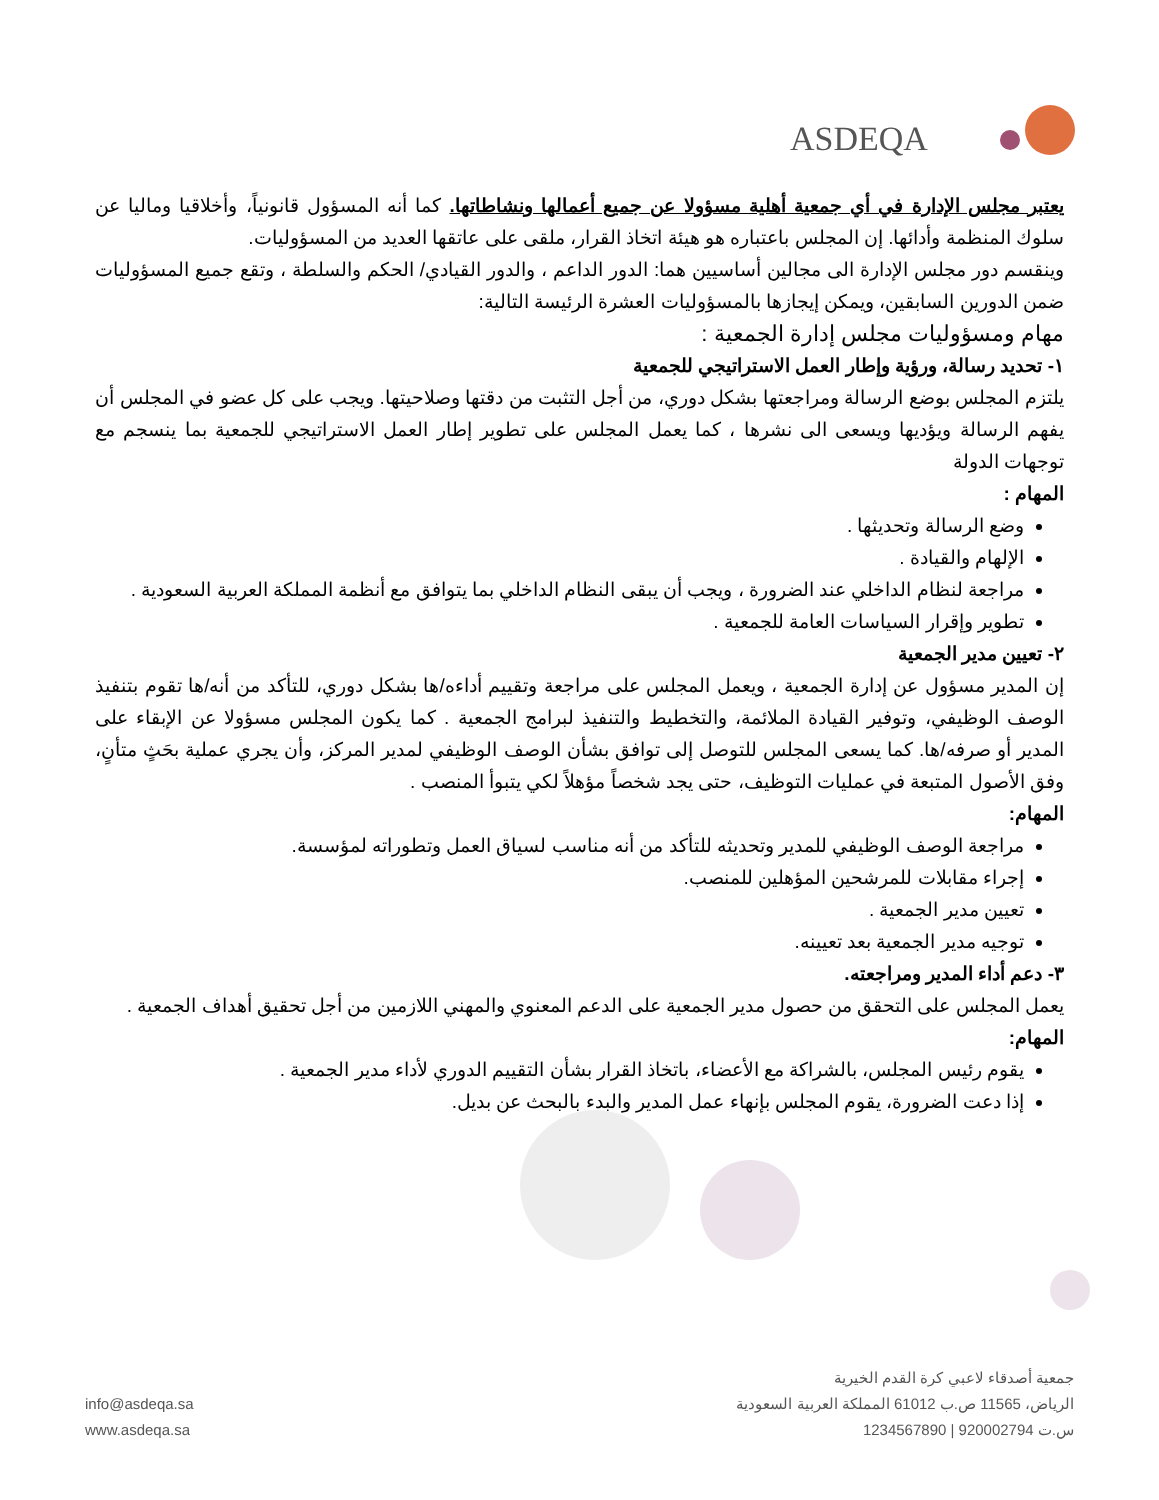ASDEQA
يعتبر مجلس الإدارة في أي جمعية أهلية مسؤولا عن جميع أعمالها ونشاطاتها. كما أنه المسؤول قانونياً، وأخلاقيا وماليا عن سلوك المنظمة وأدائها. إن المجلس باعتباره هو هيئة اتخاذ القرار، ملقى على عاتقها العديد من المسؤوليات.
وينقسم دور مجلس الإدارة الى مجالين أساسيين هما: الدور الداعم ، والدور القيادي/ الحكم والسلطة ، وتقع جميع المسؤوليات ضمن الدورين السابقين، ويمكن إيجازها بالمسؤوليات العشرة الرئيسة التالية:
مهام ومسؤوليات مجلس إدارة الجمعية :
١- تحديد رسالة، ورؤية وإطار العمل الاستراتيجي للجمعية
يلتزم المجلس بوضع الرسالة ومراجعتها بشكل دوري، من أجل التثبت من دقتها وصلاحيتها. ويجب على كل عضو في المجلس أن يفهم الرسالة ويؤديها ويسعى الى نشرها ، كما يعمل المجلس على تطوير إطار العمل الاستراتيجي للجمعية بما ينسجم مع توجهات الدولة
المهام :
وضع الرسالة وتحديثها .
الإلهام والقيادة .
مراجعة لنظام الداخلي عند الضرورة ، ويجب أن يبقى النظام الداخلي بما يتوافق مع أنظمة المملكة العربية السعودية .
تطوير وإقرار السياسات العامة للجمعية .
٢- تعيين مدير الجمعية
إن المدير مسؤول عن إدارة الجمعية ، ويعمل المجلس على مراجعة وتقييم أداءه/ها بشكل دوري، للتأكد من أنه/ها تقوم بتنفيذ الوصف الوظيفي، وتوفير القيادة الملائمة، والتخطيط والتنفيذ لبرامج الجمعية . كما يكون المجلس مسؤولا عن الإبقاء على المدير أو صرفه/ها. كما يسعى المجلس للتوصل إلى توافق بشأن الوصف الوظيفي لمدير المركز، وأن يجري عملية بحَثٍ متأنٍ، وفق الأصول المتبعة في عمليات التوظيف، حتى يجد شخصاً مؤهلاً لكي يتبوأ المنصب .
المهام:
مراجعة الوصف الوظيفي للمدير وتحديثه للتأكد من أنه مناسب لسياق العمل وتطوراته لمؤسسة.
إجراء مقابلات للمرشحين المؤهلين للمنصب.
تعيين مدير الجمعية .
توجيه مدير الجمعية بعد تعيينه.
٣- دعم أداء المدير ومراجعته.
يعمل المجلس على التحقق من حصول مدير الجمعية على الدعم المعنوي والمهني اللازمين من أجل تحقيق أهداف الجمعية .
المهام:
يقوم رئيس المجلس، بالشراكة مع الأعضاء، باتخاذ القرار بشأن التقييم الدوري لأداء مدير الجمعية .
إذا دعت الضرورة، يقوم المجلس بإنهاء عمل المدير والبدء بالبحث عن بديل.
جمعية أصدقاء لاعبي كرة القدم الخيرية
الرياض، 11565 ص.ب 61012 المملكة العربية السعودية
س.ت 920002794 | 1234567890
info@asdeqa.sa
www.asdeqa.sa